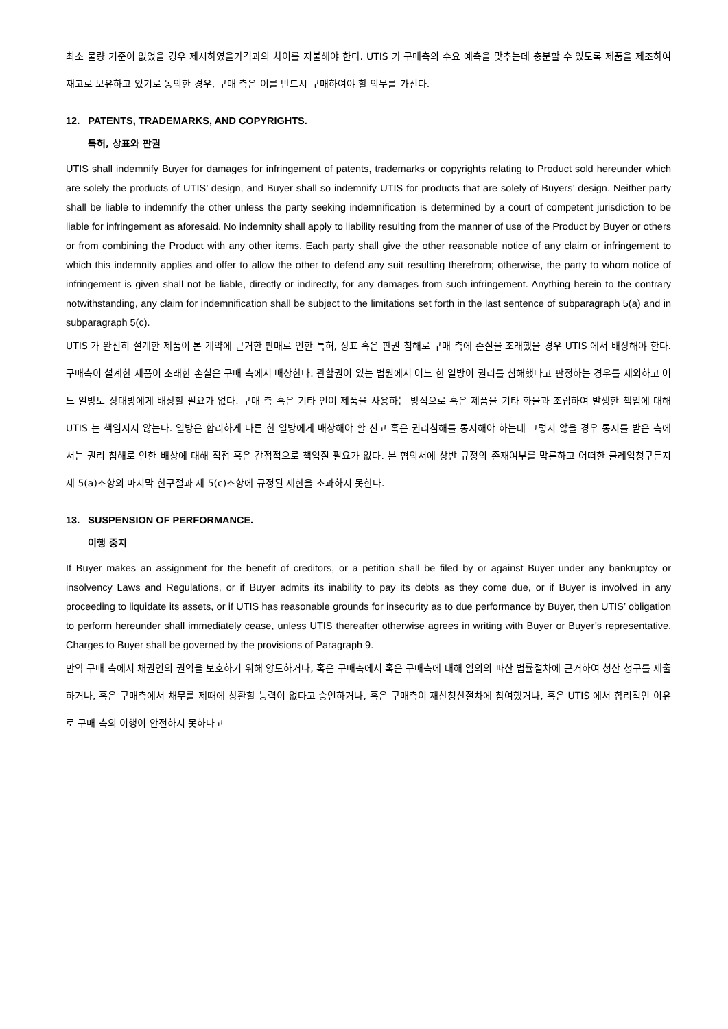최소 물량 기준이 없었을 경우 제시하였을가격과의 차이를 지불해야 한다. UTIS 가 구매측의 수요 예측을 맞추는데 충분할 수 있도록 제품을 제조하여 재고로 보유하고 있기로 동의한 경우, 구매 측은 이를 반드시 구매하여야 할 의무를 가진다.
12. PATENTS, TRADEMARKS, AND COPYRIGHTS.
특허, 상표와 판권
UTIS shall indemnify Buyer for damages for infringement of patents, trademarks or copyrights relating to Product sold hereunder which are solely the products of UTIS’ design, and Buyer shall so indemnify UTIS for products that are solely of Buyers’ design. Neither party shall be liable to indemnify the other unless the party seeking indemnification is determined by a court of competent jurisdiction to be liable for infringement as aforesaid. No indemnity shall apply to liability resulting from the manner of use of the Product by Buyer or others or from combining the Product with any other items. Each party shall give the other reasonable notice of any claim or infringement to which this indemnity applies and offer to allow the other to defend any suit resulting therefrom; otherwise, the party to whom notice of infringement is given shall not be liable, directly or indirectly, for any damages from such infringement. Anything herein to the contrary notwithstanding, any claim for indemnification shall be subject to the limitations set forth in the last sentence of subparagraph 5(a) and in subparagraph 5(c).
UTIS 가 완전히 설계한 제품이 본 계약에 근거한 판매로 인한 특허, 상표 혹은 판권 침해로 구매 측에 손실을 초래했을 경우 UTIS 에서 배상해야 한다. 구매측이 설계한 제품이 초래한 손실은 구매 측에서 배상한다. 관할권이 있는 법원에서 어느 한 일방이 권리를 침해했다고 판정하는 경우를 제외하고 어느 일방도 상대방에게 배상할 필요가 없다. 구매 측 혹은 기타 인이 제품을 사용하는 방식으로 혹은 제품을 기타 화물과 조립하여 발생한 책임에 대해 UTIS 는 책임지지 않는다. 일방은 합리하게 다른 한 일방에게 배상해야 할 신고 혹은 권리침해를 통지해야 하는데 그렇지 않을 경우 통지를 받은 측에서는 권리 침해로 인한 배상에 대해 직접 혹은 간접적으로 책임질 필요가 없다. 본 협의서에 상반 규정의 존재여부를 막론하고 어떠한 클레임청구든지 제 5(a)조항의 마지막 한구절과 제 5(c)조항에 규정된 제한을 초과하지 못한다.
13. SUSPENSION OF PERFORMANCE.
이행 중지
If Buyer makes an assignment for the benefit of creditors, or a petition shall be filed by or against Buyer under any bankruptcy or insolvency Laws and Regulations, or if Buyer admits its inability to pay its debts as they come due, or if Buyer is involved in any proceeding to liquidate its assets, or if UTIS has reasonable grounds for insecurity as to due performance by Buyer, then UTIS’ obligation to perform hereunder shall immediately cease, unless UTIS thereafter otherwise agrees in writing with Buyer or Buyer’s representative. Charges to Buyer shall be governed by the provisions of Paragraph 9.
만약 구매 측에서 채권인의 권익을 보호하기 위해 양도하거나, 혹은 구매측에서 혹은 구매측에 대해 임의의 파산 법률절차에 근거하여 청산 청구를 제출하거나, 혹은 구매측에서 채무를 제때에 상환할 능력이 없다고 승인하거나, 혹은 구매측이 재산청산절차에 참여했거나, 혹은 UTIS 에서 합리적인 이유로 구매 측의 이행이 안전하지 못하다고